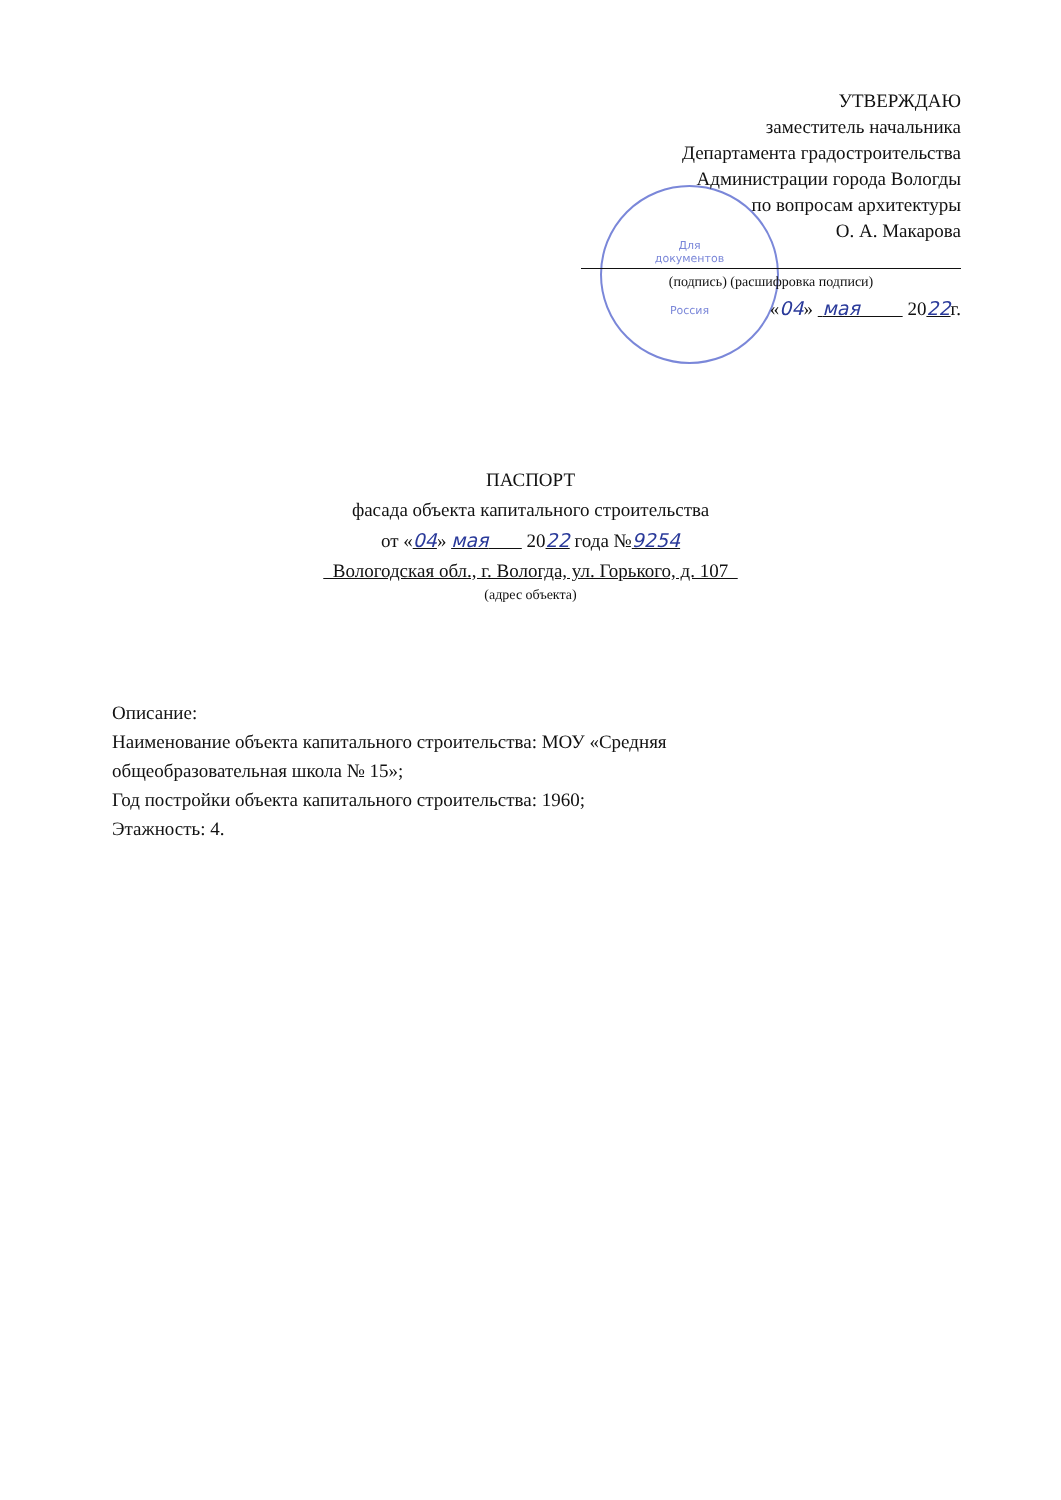Для
документов
Россия
УТВЕРЖДАЮ
заместитель начальника
Департамента градостроительства
Администрации города Вологды
по вопросам архитектуры
О. А. Макарова
(подпись) (расшифровка подписи)
«04» мая 2022г.
ПАСПОРТ
фасада объекта капитального строительства
от «04» мая 2022 года №9254
Вологодская обл., г. Вологда, ул. Горького, д. 107
(адрес объекта)
Описание:
Наименование объекта капитального строительства: МОУ «Средняя
общеобразовательная школа № 15»;
Год постройки объекта капитального строительства: 1960;
Этажность: 4.